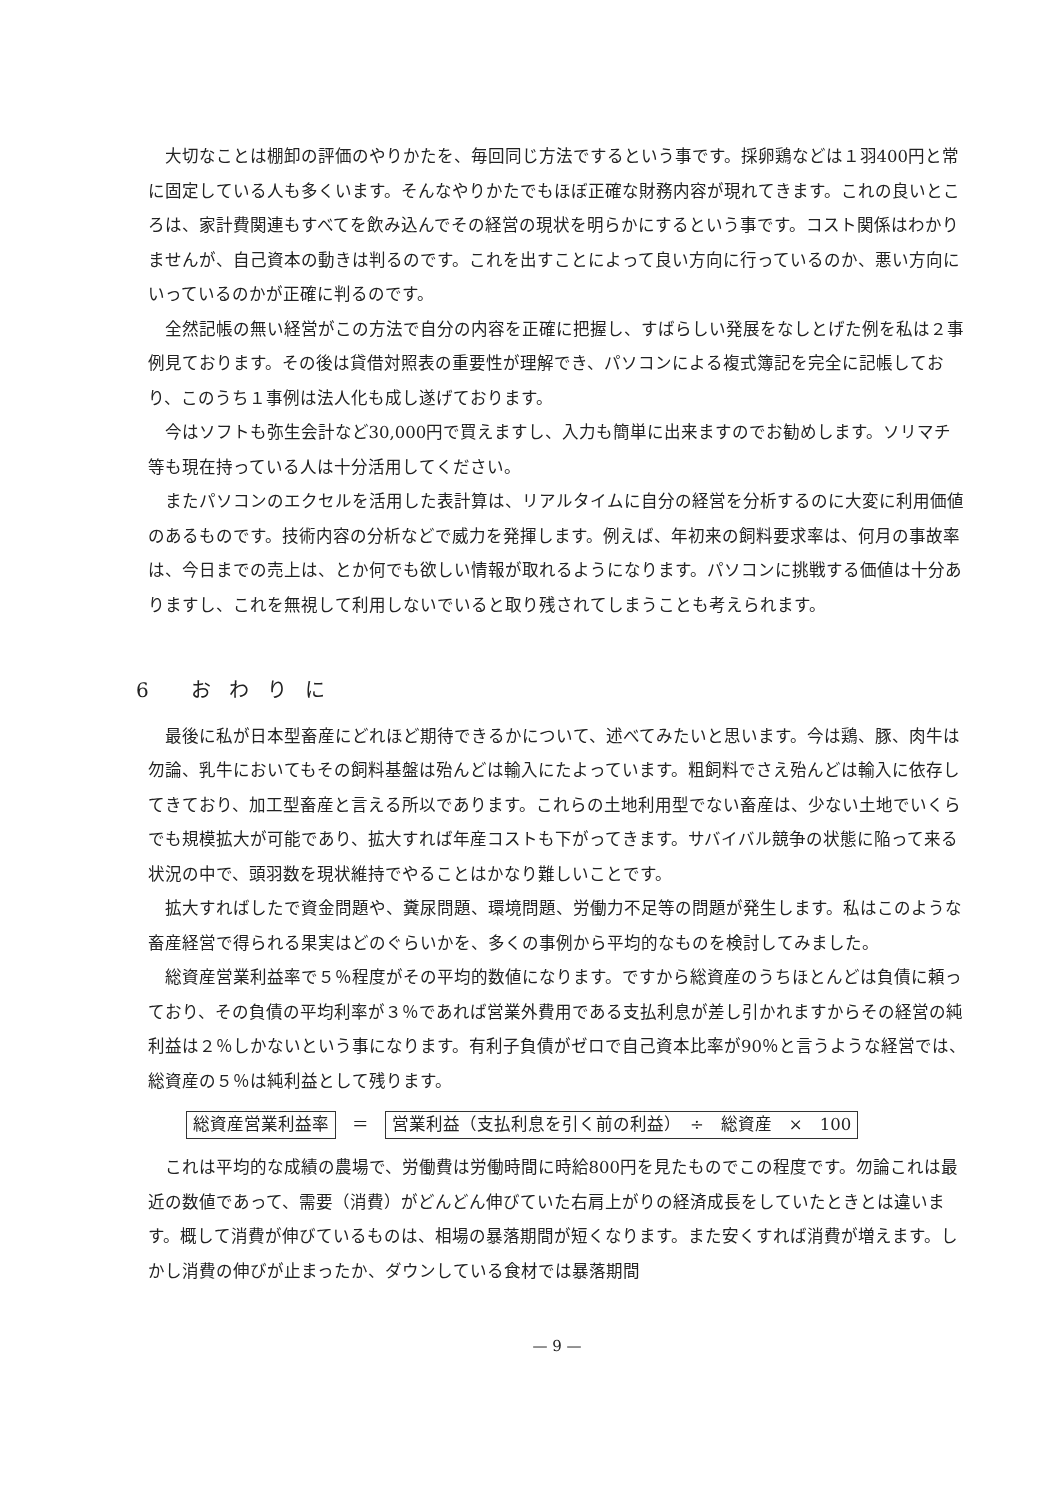大切なことは棚卸の評価のやりかたを、毎回同じ方法でするという事です。採卵鶏などは１羽400円と常に固定している人も多くいます。そんなやりかたでもほぼ正確な財務内容が現れてきます。これの良いところは、家計費関連もすべてを飲み込んでその経営の現状を明らかにするという事です。コスト関係はわかりませんが、自己資本の動きは判るのです。これを出すことによって良い方向に行っているのか、悪い方向にいっているのかが正確に判るのです。
全然記帳の無い経営がこの方法で自分の内容を正確に把握し、すばらしい発展をなしとげた例を私は２事例見ております。その後は貸借対照表の重要性が理解でき、パソコンによる複式簿記を完全に記帳しており、このうち１事例は法人化も成し遂げております。
今はソフトも弥生会計など30,000円で買えますし、入力も簡単に出来ますのでお勧めします。ソリマチ等も現在持っている人は十分活用してください。
またパソコンのエクセルを活用した表計算は、リアルタイムに自分の経営を分析するのに大変に利用価値のあるものです。技術内容の分析などで威力を発揮します。例えば、年初来の飼料要求率は、何月の事故率は、今日までの売上は、とか何でも欲しい情報が取れるようになります。パソコンに挑戦する価値は十分ありますし、これを無視して利用しないでいると取り残されてしまうことも考えられます。
6 おわりに
最後に私が日本型畜産にどれほど期待できるかについて、述べてみたいと思います。今は鶏、豚、肉牛は勿論、乳牛においてもその飼料基盤は殆んどは輸入にたよっています。粗飼料でさえ殆んどは輸入に依存してきており、加工型畜産と言える所以であります。これらの土地利用型でない畜産は、少ない土地でいくらでも規模拡大が可能であり、拡大すれば年産コストも下がってきます。サバイバル競争の状態に陥って来る状況の中で、頭羽数を現状維持でやることはかなり難しいことです。
拡大すればしたで資金問題や、糞尿問題、環境問題、労働力不足等の問題が発生します。私はこのような畜産経営で得られる果実はどのぐらいかを、多くの事例から平均的なものを検討してみました。
総資産営業利益率で５％程度がその平均的数値になります。ですから総資産のうちほとんどは負債に頼っており、その負債の平均利率が３％であれば営業外費用である支払利息が差し引かれますからその経営の純利益は２％しかないという事になります。有利子負債がゼロで自己資本比率が90％と言うような経営では、総資産の５％は純利益として残ります。
総資産営業利益率 ＝ 営業利益（支払利息を引く前の利益）　÷　総資産　×　100
これは平均的な成績の農場で、労働費は労働時間に時給800円を見たものでこの程度です。勿論これは最近の数値であって、需要（消費）がどんどん伸びていた右肩上がりの経済成長をしていたときとは違います。概して消費が伸びているものは、相場の暴落期間が短くなります。また安くすれば消費が増えます。しかし消費の伸びが止まったか、ダウンしている食材では暴落期間
— 9 —